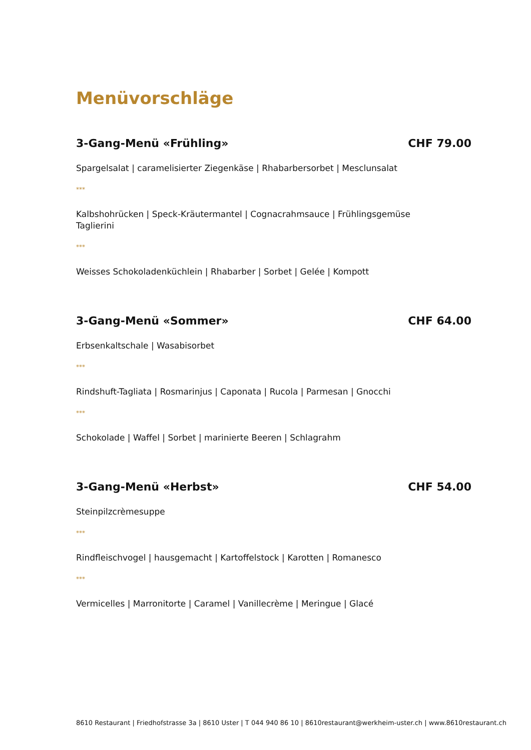Menüvorschläge
3-Gang-Menü «Frühling» CHF 79.00
Spargelsalat | caramelisierter Ziegenkäse | Rhabarbersorbet | Mesclunsalat
***
Kalbshohrücken | Speck-Kräutermantel | Cognacrahmsauce | Frühlingsgemüse
Taglierini
***
Weisses Schokoladenküchlein | Rhabarber | Sorbet | Gelée | Kompott
3-Gang-Menü «Sommer» CHF 64.00
Erbsenkaltschale | Wasabisorbet
***
Rindshuft-Tagliata | Rosmarinjus | Caponata | Rucola | Parmesan | Gnocchi
***
Schokolade | Waffel | Sorbet | marinierte Beeren | Schlagrahm
3-Gang-Menü «Herbst» CHF 54.00
Steinpilzcrèmesuppe
***
Rindfleischvogel | hausgemacht | Kartoffelstock | Karotten | Romanesco
***
Vermicelles | Marronitorte | Caramel | Vanillecrème | Meringue | Glacé
8610 Restaurant | Friedhofstrasse 3a | 8610 Uster | T 044 940 86 10 | 8610restaurant@werkheim-uster.ch | www.8610restaurant.ch